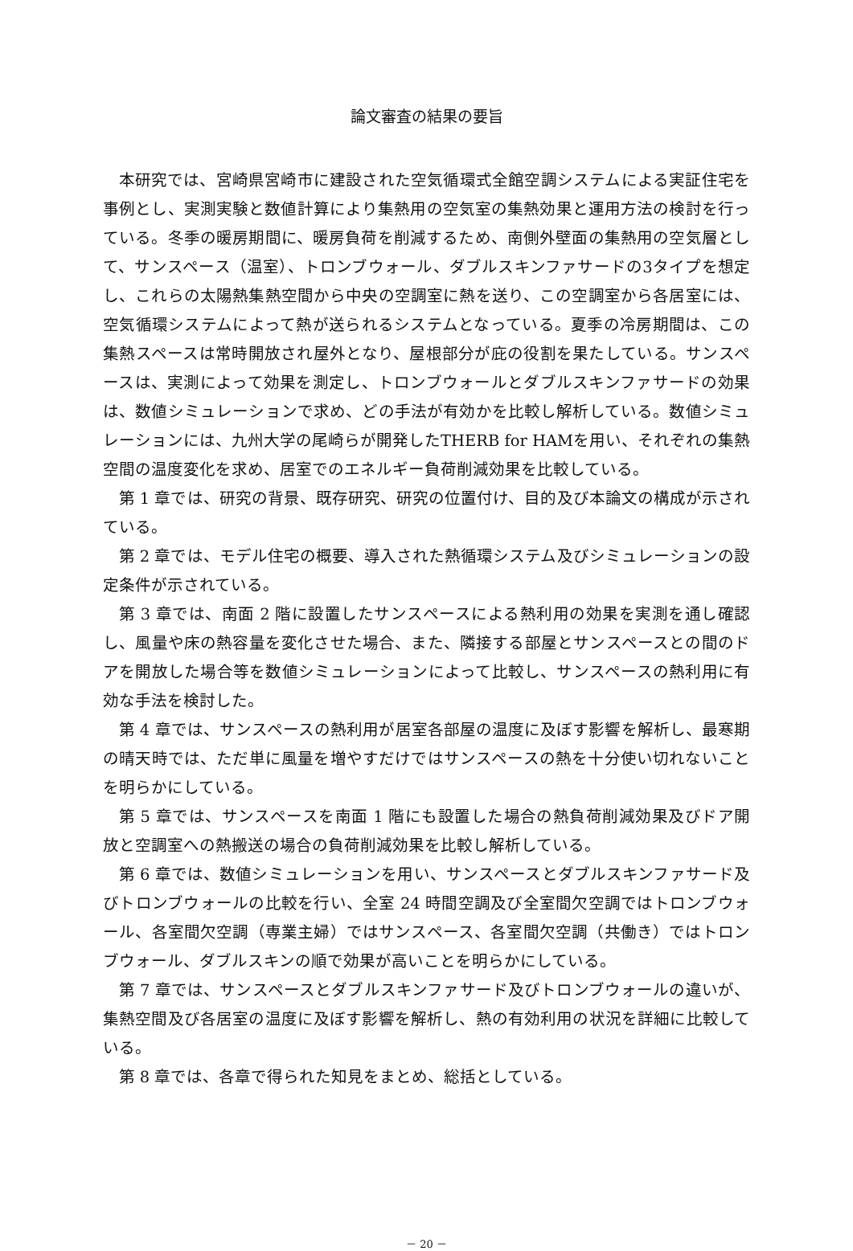論文審査の結果の要旨
本研究では、宮崎県宮崎市に建設された空気循環式全館空調システムによる実証住宅を事例とし、実測実験と数値計算により集熱用の空気室の集熱効果と運用方法の検討を行っている。冬季の暖房期間に、暖房負荷を削減するため、南側外壁面の集熱用の空気層として、サンスペース（温室）、トロンブウォール、ダブルスキンファサードの3タイプを想定し、これらの太陽熱集熱空間から中央の空調室に熱を送り、この空調室から各居室には、空気循環システムによって熱が送られるシステムとなっている。夏季の冷房期間は、この集熱スペースは常時開放され屋外となり、屋根部分が庇の役割を果たしている。サンスペースは、実測によって効果を測定し、トロンブウォールとダブルスキンファサードの効果は、数値シミュレーションで求め、どの手法が有効かを比較し解析している。数値シミュレーションには、九州大学の尾崎らが開発したTHERB for HAMを用い、それぞれの集熱空間の温度変化を求め、居室でのエネルギー負荷削減効果を比較している。
第 1 章では、研究の背景、既存研究、研究の位置付け、目的及び本論文の構成が示されている。
第 2 章では、モデル住宅の概要、導入された熱循環システム及びシミュレーションの設定条件が示されている。
第 3 章では、南面 2 階に設置したサンスペースによる熱利用の効果を実測を通し確認し、風量や床の熱容量を変化させた場合、また、隣接する部屋とサンスペースとの間のドアを開放した場合等を数値シミュレーションによって比較し、サンスペースの熱利用に有効な手法を検討した。
第 4 章では、サンスペースの熱利用が居室各部屋の温度に及ぼす影響を解析し、最寒期の晴天時では、ただ単に風量を増やすだけではサンスペースの熱を十分使い切れないことを明らかにしている。
第 5 章では、サンスペースを南面 1 階にも設置した場合の熱負荷削減効果及びドア開放と空調室への熱搬送の場合の負荷削減効果を比較し解析している。
第 6 章では、数値シミュレーションを用い、サンスペースとダブルスキンファサード及びトロンブウォールの比較を行い、全室 24 時間空調及び全室間欠空調ではトロンブウォール、各室間欠空調（専業主婦）ではサンスペース、各室間欠空調（共働き）ではトロンブウォール、ダブルスキンの順で効果が高いことを明らかにしている。
第 7 章では、サンスペースとダブルスキンファサード及びトロンブウォールの違いが、集熱空間及び各居室の温度に及ぼす影響を解析し、熱の有効利用の状況を詳細に比較している。
第 8 章では、各章で得られた知見をまとめ、総括としている。
－ 20 －